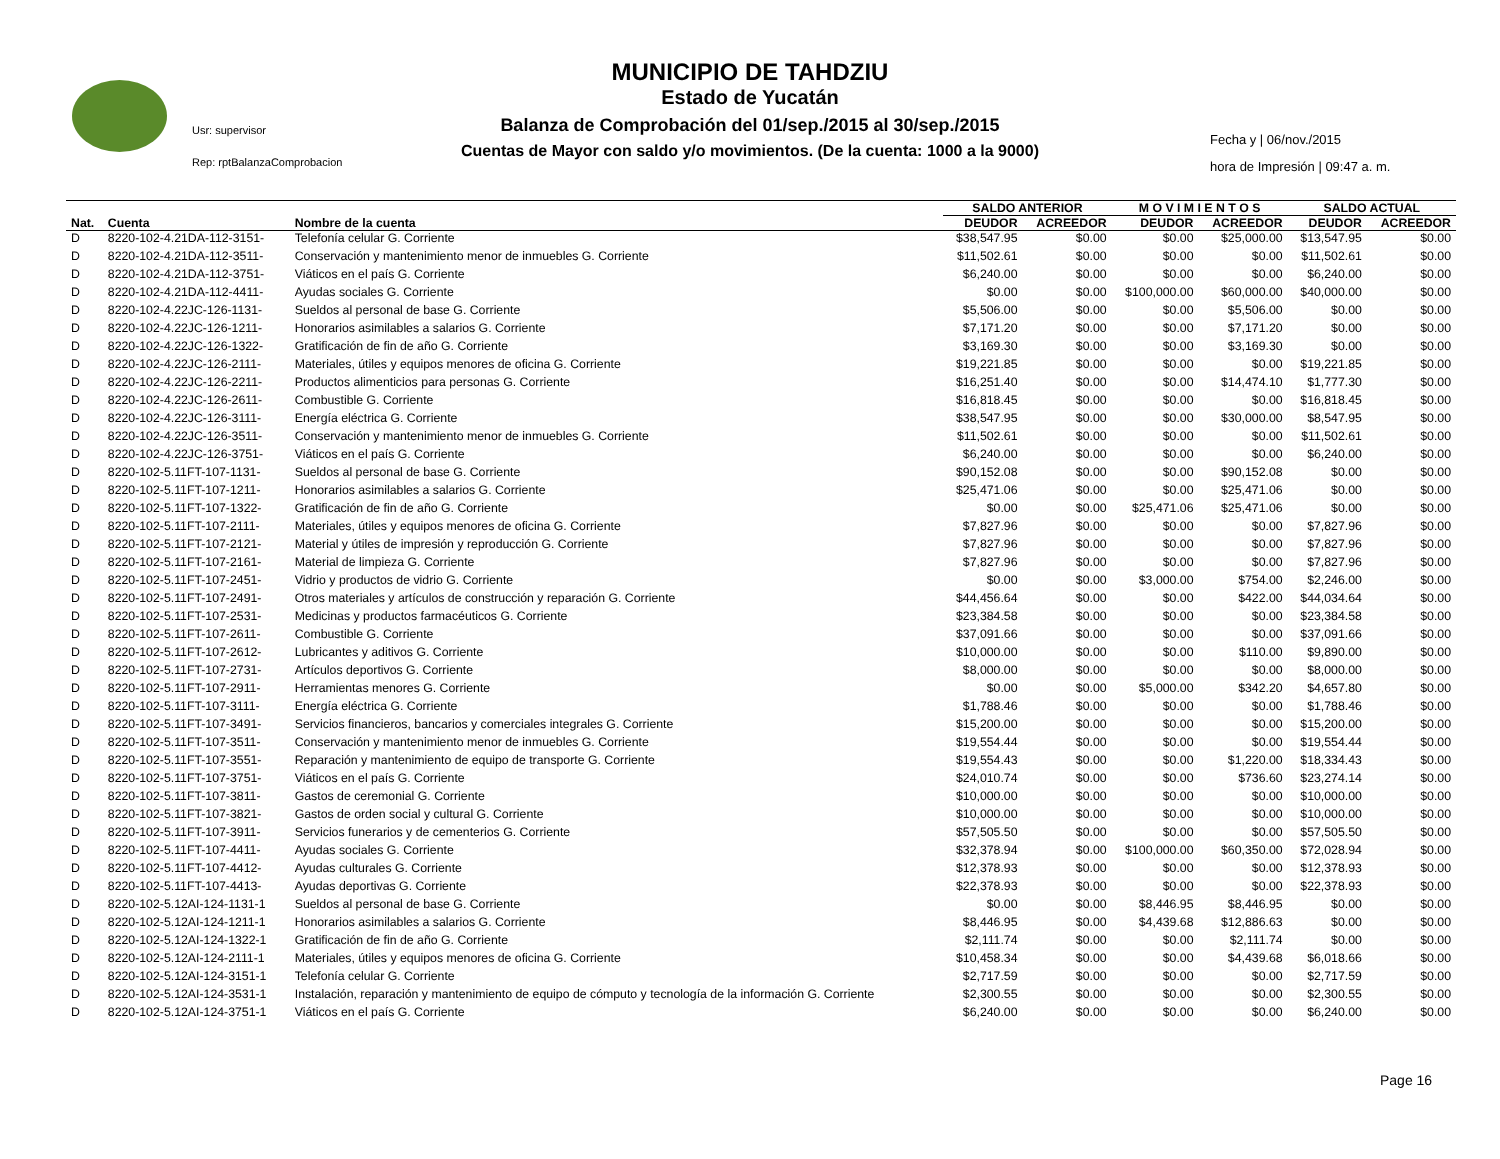MUNICIPIO DE TAHDZIU
Estado de Yucatán
Balanza de Comprobación del 01/sep./2015 al 30/sep./2015
Cuentas de Mayor con saldo y/o movimientos. (De la cuenta: 1000 a la 9000)
Usr: supervisor
Rep: rptBalanzaComprobacion
Fecha y | 06/nov./2015
hora de Impresión | 09:47 a. m.
| | | | SALDO ANTERIOR | | M O V I M I E N T O S | | SALDO ACTUAL | |
| --- | --- | --- | --- | --- | --- | --- | --- | --- |
| Nat. | Cuenta | Nombre de la cuenta | DEUDOR | ACREEDOR | DEUDOR | ACREEDOR | DEUDOR | ACREEDOR |
| D | 8220-102-4.21DA-112-3151- | Telefonía celular G. Corriente | $38,547.95 | $0.00 | $0.00 | $25,000.00 | $13,547.95 | $0.00 |
| D | 8220-102-4.21DA-112-3511- | Conservación y mantenimiento menor de inmuebles G. Corriente | $11,502.61 | $0.00 | $0.00 | $0.00 | $11,502.61 | $0.00 |
| D | 8220-102-4.21DA-112-3751- | Viáticos en el país G. Corriente | $6,240.00 | $0.00 | $0.00 | $0.00 | $6,240.00 | $0.00 |
| D | 8220-102-4.21DA-112-4411- | Ayudas sociales G. Corriente | $0.00 | $0.00 | $100,000.00 | $60,000.00 | $40,000.00 | $0.00 |
| D | 8220-102-4.22JC-126-1131- | Sueldos al personal de base G. Corriente | $5,506.00 | $0.00 | $0.00 | $5,506.00 | $0.00 | $0.00 |
| D | 8220-102-4.22JC-126-1211- | Honorarios asimilables a salarios G. Corriente | $7,171.20 | $0.00 | $0.00 | $7,171.20 | $0.00 | $0.00 |
| D | 8220-102-4.22JC-126-1322- | Gratificación de fin de año G. Corriente | $3,169.30 | $0.00 | $0.00 | $3,169.30 | $0.00 | $0.00 |
| D | 8220-102-4.22JC-126-2111- | Materiales, útiles y equipos menores de oficina G. Corriente | $19,221.85 | $0.00 | $0.00 | $0.00 | $19,221.85 | $0.00 |
| D | 8220-102-4.22JC-126-2211- | Productos alimenticios para personas G. Corriente | $16,251.40 | $0.00 | $0.00 | $14,474.10 | $1,777.30 | $0.00 |
| D | 8220-102-4.22JC-126-2611- | Combustible G. Corriente | $16,818.45 | $0.00 | $0.00 | $0.00 | $16,818.45 | $0.00 |
| D | 8220-102-4.22JC-126-3111- | Energía eléctrica G. Corriente | $38,547.95 | $0.00 | $0.00 | $30,000.00 | $8,547.95 | $0.00 |
| D | 8220-102-4.22JC-126-3511- | Conservación y mantenimiento menor de inmuebles G. Corriente | $11,502.61 | $0.00 | $0.00 | $0.00 | $11,502.61 | $0.00 |
| D | 8220-102-4.22JC-126-3751- | Viáticos en el país G. Corriente | $6,240.00 | $0.00 | $0.00 | $0.00 | $6,240.00 | $0.00 |
| D | 8220-102-5.11FT-107-1131- | Sueldos al personal de base G. Corriente | $90,152.08 | $0.00 | $0.00 | $90,152.08 | $0.00 | $0.00 |
| D | 8220-102-5.11FT-107-1211- | Honorarios asimilables a salarios G. Corriente | $25,471.06 | $0.00 | $0.00 | $25,471.06 | $0.00 | $0.00 |
| D | 8220-102-5.11FT-107-1322- | Gratificación de fin de año G. Corriente | $0.00 | $0.00 | $25,471.06 | $25,471.06 | $0.00 | $0.00 |
| D | 8220-102-5.11FT-107-2111- | Materiales, útiles y equipos menores de oficina G. Corriente | $7,827.96 | $0.00 | $0.00 | $0.00 | $7,827.96 | $0.00 |
| D | 8220-102-5.11FT-107-2121- | Material y útiles de impresión y reproducción G. Corriente | $7,827.96 | $0.00 | $0.00 | $0.00 | $7,827.96 | $0.00 |
| D | 8220-102-5.11FT-107-2161- | Material de limpieza G. Corriente | $7,827.96 | $0.00 | $0.00 | $0.00 | $7,827.96 | $0.00 |
| D | 8220-102-5.11FT-107-2451- | Vidrio y productos de vidrio G. Corriente | $0.00 | $0.00 | $3,000.00 | $754.00 | $2,246.00 | $0.00 |
| D | 8220-102-5.11FT-107-2491- | Otros materiales y artículos de construcción y reparación G. Corriente | $44,456.64 | $0.00 | $0.00 | $422.00 | $44,034.64 | $0.00 |
| D | 8220-102-5.11FT-107-2531- | Medicinas y productos farmacéuticos G. Corriente | $23,384.58 | $0.00 | $0.00 | $0.00 | $23,384.58 | $0.00 |
| D | 8220-102-5.11FT-107-2611- | Combustible G. Corriente | $37,091.66 | $0.00 | $0.00 | $0.00 | $37,091.66 | $0.00 |
| D | 8220-102-5.11FT-107-2612- | Lubricantes y aditivos G. Corriente | $10,000.00 | $0.00 | $0.00 | $110.00 | $9,890.00 | $0.00 |
| D | 8220-102-5.11FT-107-2731- | Artículos deportivos G. Corriente | $8,000.00 | $0.00 | $0.00 | $0.00 | $8,000.00 | $0.00 |
| D | 8220-102-5.11FT-107-2911- | Herramientas menores G. Corriente | $0.00 | $0.00 | $5,000.00 | $342.20 | $4,657.80 | $0.00 |
| D | 8220-102-5.11FT-107-3111- | Energía eléctrica G. Corriente | $1,788.46 | $0.00 | $0.00 | $0.00 | $1,788.46 | $0.00 |
| D | 8220-102-5.11FT-107-3491- | Servicios financieros, bancarios y comerciales integrales G. Corriente | $15,200.00 | $0.00 | $0.00 | $0.00 | $15,200.00 | $0.00 |
| D | 8220-102-5.11FT-107-3511- | Conservación y mantenimiento menor de inmuebles G. Corriente | $19,554.44 | $0.00 | $0.00 | $0.00 | $19,554.44 | $0.00 |
| D | 8220-102-5.11FT-107-3551- | Reparación y mantenimiento de equipo de transporte G. Corriente | $19,554.43 | $0.00 | $0.00 | $1,220.00 | $18,334.43 | $0.00 |
| D | 8220-102-5.11FT-107-3751- | Viáticos en el país G. Corriente | $24,010.74 | $0.00 | $0.00 | $736.60 | $23,274.14 | $0.00 |
| D | 8220-102-5.11FT-107-3811- | Gastos de ceremonial G. Corriente | $10,000.00 | $0.00 | $0.00 | $0.00 | $10,000.00 | $0.00 |
| D | 8220-102-5.11FT-107-3821- | Gastos de orden social y cultural G. Corriente | $10,000.00 | $0.00 | $0.00 | $0.00 | $10,000.00 | $0.00 |
| D | 8220-102-5.11FT-107-3911- | Servicios funerarios y de cementerios G. Corriente | $57,505.50 | $0.00 | $0.00 | $0.00 | $57,505.50 | $0.00 |
| D | 8220-102-5.11FT-107-4411- | Ayudas sociales G. Corriente | $32,378.94 | $0.00 | $100,000.00 | $60,350.00 | $72,028.94 | $0.00 |
| D | 8220-102-5.11FT-107-4412- | Ayudas culturales G. Corriente | $12,378.93 | $0.00 | $0.00 | $0.00 | $12,378.93 | $0.00 |
| D | 8220-102-5.11FT-107-4413- | Ayudas deportivas G. Corriente | $22,378.93 | $0.00 | $0.00 | $0.00 | $22,378.93 | $0.00 |
| D | 8220-102-5.12AI-124-1131-1 | Sueldos al personal de base G. Corriente | $0.00 | $0.00 | $8,446.95 | $8,446.95 | $0.00 | $0.00 |
| D | 8220-102-5.12AI-124-1211-1 | Honorarios asimilables a salarios G. Corriente | $8,446.95 | $0.00 | $4,439.68 | $12,886.63 | $0.00 | $0.00 |
| D | 8220-102-5.12AI-124-1322-1 | Gratificación de fin de año G. Corriente | $2,111.74 | $0.00 | $0.00 | $2,111.74 | $0.00 | $0.00 |
| D | 8220-102-5.12AI-124-2111-1 | Materiales, útiles y equipos menores de oficina G. Corriente | $10,458.34 | $0.00 | $0.00 | $4,439.68 | $6,018.66 | $0.00 |
| D | 8220-102-5.12AI-124-3151-1 | Telefonía celular G. Corriente | $2,717.59 | $0.00 | $0.00 | $0.00 | $2,717.59 | $0.00 |
| D | 8220-102-5.12AI-124-3531-1 | Instalación, reparación y mantenimiento de equipo de cómputo y tecnología de la información G. Corriente | $2,300.55 | $0.00 | $0.00 | $0.00 | $2,300.55 | $0.00 |
| D | 8220-102-5.12AI-124-3751-1 | Viáticos en el país G. Corriente | $6,240.00 | $0.00 | $0.00 | $0.00 | $6,240.00 | $0.00 |
Page 16